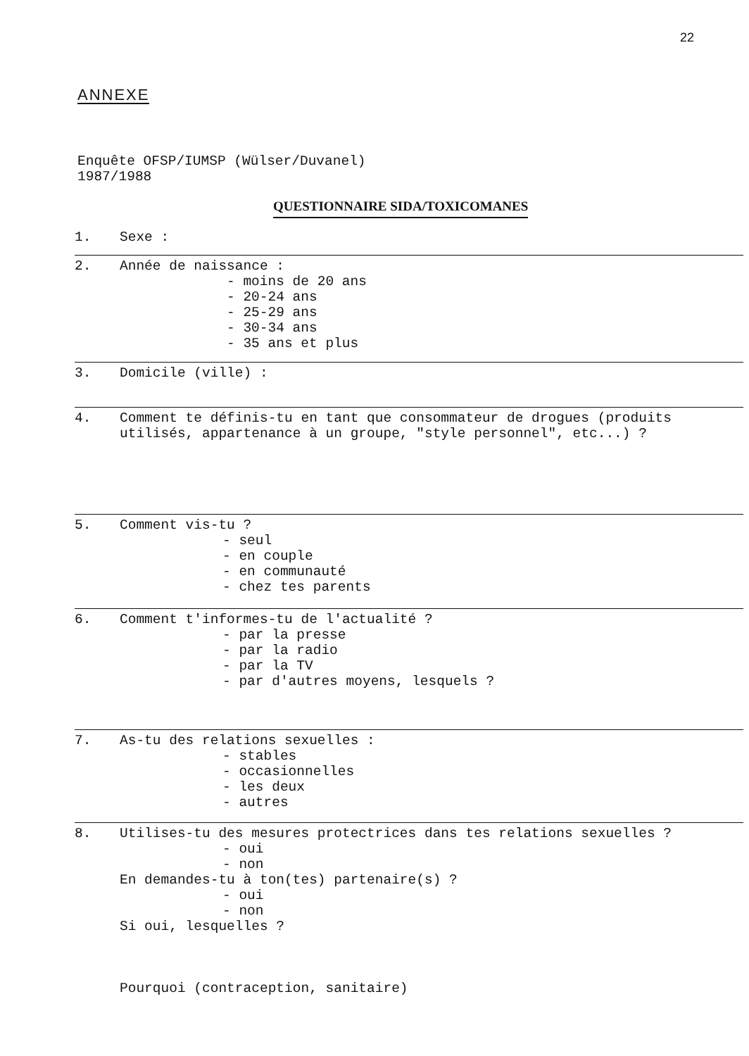22
ANNEXE
Enquête OFSP/IUMSP (Wülser/Duvanel)
1987/1988
QUESTIONNAIRE SIDA/TOXICOMANES
1. Sexe :
2. Année de naissance :
- moins de 20 ans
- 20-24 ans
- 25-29 ans
- 30-34 ans
- 35 ans et plus
3. Domicile (ville) :
4. Comment te définis-tu en tant que consommateur de drogues (produits
utilisés, appartenance à un groupe, "style personnel", etc...) ?
5. Comment vis-tu ?
- seul
- en couple
- en communauté
- chez tes parents
6. Comment t'informes-tu de l'actualité ?
- par la presse
- par la radio
- par la TV
- par d'autres moyens, lesquels ?
7. As-tu des relations sexuelles :
- stables
- occasionnelles
- les deux
- autres
8. Utilises-tu des mesures protectrices dans tes relations sexuelles ?
- oui
- non
En demandes-tu à ton(tes) partenaire(s) ?
- oui
- non
Si oui, lesquelles ?
Pourquoi (contraception, sanitaire)